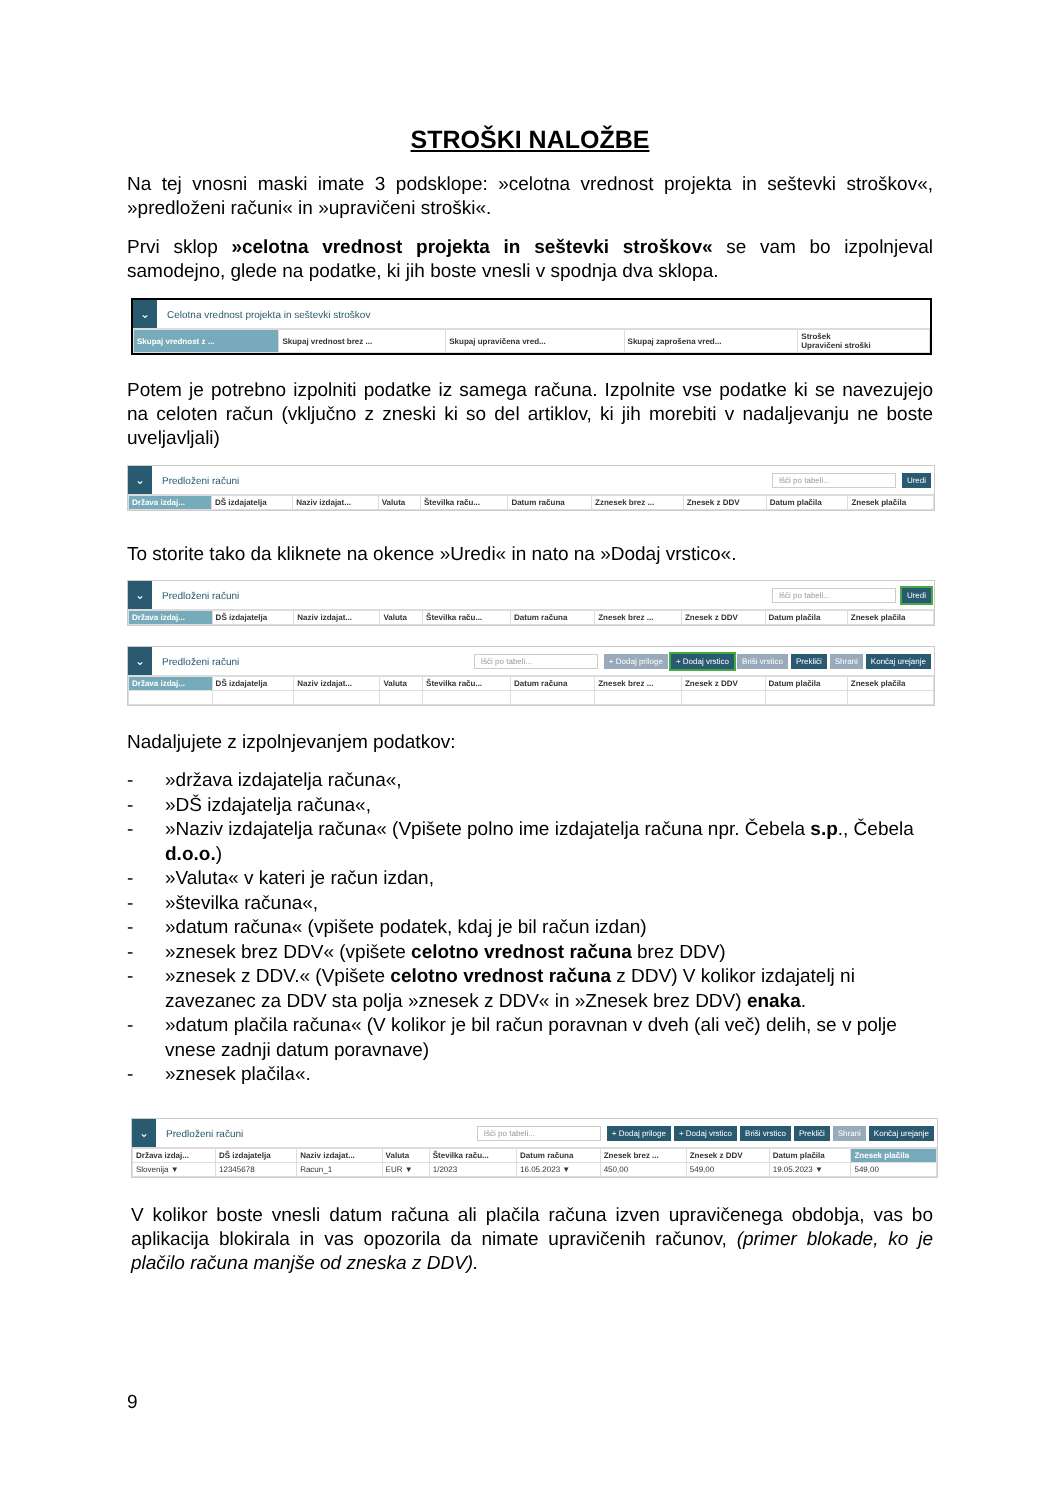STROŠKI NALOŽBE
Na tej vnosni maski imate 3 podsklope: »celotna vrednost projekta in seštevki stroškov«, »predloženi računi« in »upravičeni stroški«.
Prvi sklop »celotna vrednost projekta in seštevki stroškov« se vam bo izpolnjeval samodejno, glede na podatke, ki jih boste vnesli v spodnja dva sklopa.
⌄
Celotna vrednost projekta in seštevki stroškov
| Skupaj vrednost z ... | Skupaj vrednost brez ... | Skupaj upravičena vred... | Skupaj zaprošena vred... | Strošek Upravičeni stroški |
| --- | --- | --- | --- | --- |
Potem je potrebno izpolniti podatke iz samega računa. Izpolnite vse podatke ki se navezujejo na celoten račun (vključno z zneski ki so del artiklov, ki jih morebiti v nadaljevanju ne boste uveljavljali)
⌄
Predloženi računi
Išči po tabeli... Uredi
| Država izdaj... | DŠ izdajatelja | Naziv izdajat... | Valuta | Številka raču... | Datum računa | Zznesek brez ... | Znesek z DDV | Datum plačila | Znesek plačila |
| --- | --- | --- | --- | --- | --- | --- | --- | --- | --- |
To storite tako da kliknete na okence »Uredi« in nato na »Dodaj vrstico«.
⌄
Predloženi računi
Išči po tabeli... Uredi
| Država izdaj... | DŠ izdajatelja | Naziv izdajat... | Valuta | Številka raču... | Datum računa | Znesek brez ... | Znesek z DDV | Datum plačila | Znesek plačila |
| --- | --- | --- | --- | --- | --- | --- | --- | --- | --- |
⌄
Predloženi računi
Išči po tabeli... + Dodaj priloge + Dodaj vrstico Briši vrstico Prekliči Shrani Končaj urejanje
| Država izdaj... | DŠ izdajatelja | Naziv izdajat... | Valuta | Številka raču... | Datum računa | Znesek brez ... | Znesek z DDV | Datum plačila | Znesek plačila |
| --- | --- | --- | --- | --- | --- | --- | --- | --- | --- |
Nadaljujete z izpolnjevanjem podatkov:
- »država izdajatelja računa«,
- »DŠ izdajatelja računa«,
- »Naziv izdajatelja računa« (Vpišete polno ime izdajatelja računa npr. Čebela s.p., Čebela d.o.o.)
- »Valuta« v kateri je račun izdan,
- »številka računa«,
- »datum računa« (vpišete podatek, kdaj je bil račun izdan)
- »znesek brez DDV« (vpišete celotno vrednost računa brez DDV)
- »znesek z DDV.« (Vpišete celotno vrednost računa z DDV) V kolikor izdajatelj ni zavezanec za DDV sta polja »znesek z DDV« in »Znesek brez DDV) enaka.
- »datum plačila računa« (V kolikor je bil račun poravnan v dveh (ali več) delih, se v polje vnese zadnji datum poravnave)
- »znesek plačila«.
⌄
Predloženi računi
Išči po tabeli... + Dodaj priloge + Dodaj vrstico Briši vrstico Prekliči Shrani Končaj urejanje
| Država izdaj... | DŠ izdajatelja | Naziv izdajat... | Valuta | Številka raču... | Datum računa | Znesek brez ... | Znesek z DDV | Datum plačila | Znesek plačila |
| --- | --- | --- | --- | --- | --- | --- | --- | --- | --- |
| Slovenija ▼ | 12345678 | Racun_1 | EUR ▼ | 1/2023 | 16.05.2023 ▼ | 450,00 | 549,00 | 19.05.2023 ▼ | 549,00 |
V kolikor boste vnesli datum računa ali plačila računa izven upravičenega obdobja, vas bo aplikacija blokirala in vas opozorila da nimate upravičenih računov, (primer blokade, ko je plačilo računa manjše od zneska z DDV).
9